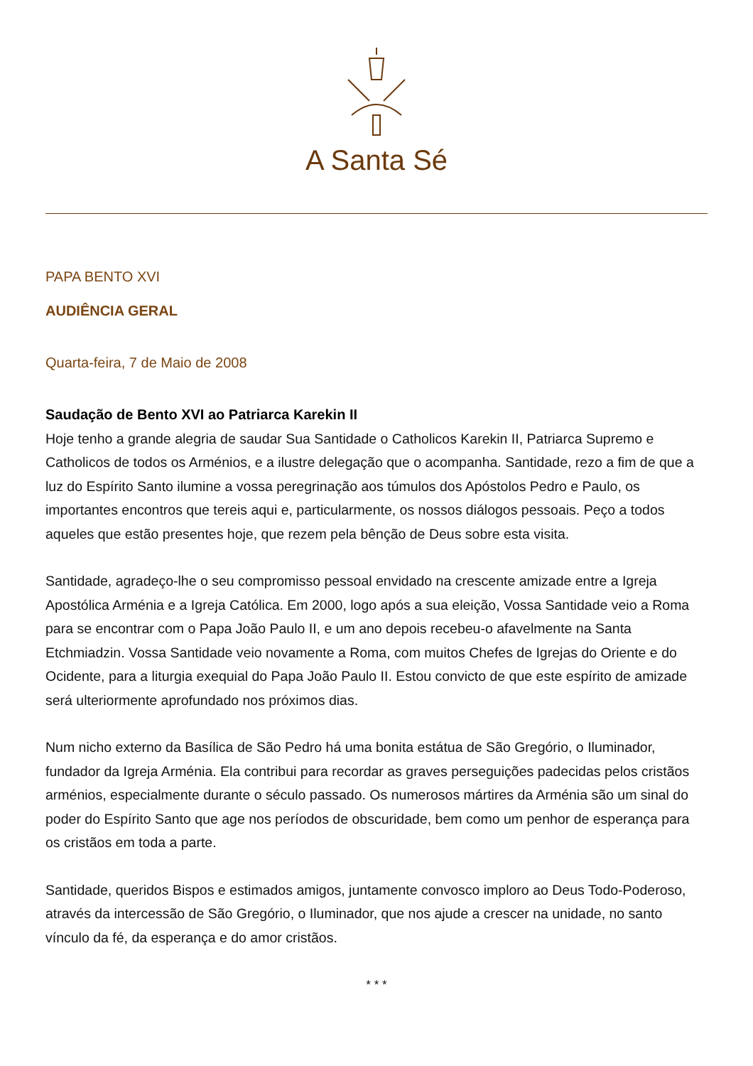A Santa Sé
PAPA BENTO XVI
AUDIÊNCIA GERAL
Quarta-feira, 7 de Maio de 2008
Saudação de Bento XVI ao Patriarca Karekin II
Hoje tenho a grande alegria de saudar Sua Santidade o Catholicos Karekin II, Patriarca Supremo e Catholicos de todos os Arménios, e a ilustre delegação que o acompanha. Santidade, rezo a fim de que a luz do Espírito Santo ilumine a vossa peregrinação aos túmulos dos Apóstolos Pedro e Paulo, os importantes encontros que tereis aqui e, particularmente, os nossos diálogos pessoais. Peço a todos aqueles que estão presentes hoje, que rezem pela bênção de Deus sobre esta visita.
Santidade, agradeço-lhe o seu compromisso pessoal envidado na crescente amizade entre a Igreja Apostólica Arménia e a Igreja Católica. Em 2000, logo após a sua eleição, Vossa Santidade veio a Roma para se encontrar com o Papa João Paulo II, e um ano depois recebeu-o afavelmente na Santa Etchmiadzin. Vossa Santidade veio novamente a Roma, com muitos Chefes de Igrejas do Oriente e do Ocidente, para a liturgia exequial do Papa João Paulo II. Estou convicto de que este espírito de amizade será ulteriormente aprofundado nos próximos dias.
Num nicho externo da Basílica de São Pedro há uma bonita estátua de São Gregório, o Iluminador, fundador da Igreja Arménia. Ela contribui para recordar as graves perseguições padecidas pelos cristãos arménios, especialmente durante o século passado. Os numerosos mártires da Arménia são um sinal do poder do Espírito Santo que age nos períodos de obscuridade, bem como um penhor de esperança para os cristãos em toda a parte.
Santidade, queridos Bispos e estimados amigos, juntamente convosco imploro ao Deus Todo-Poderoso, através da intercessão de São Gregório, o Iluminador, que nos ajude a crescer na unidade, no santo vínculo da fé, da esperança e do amor cristãos.
* * *